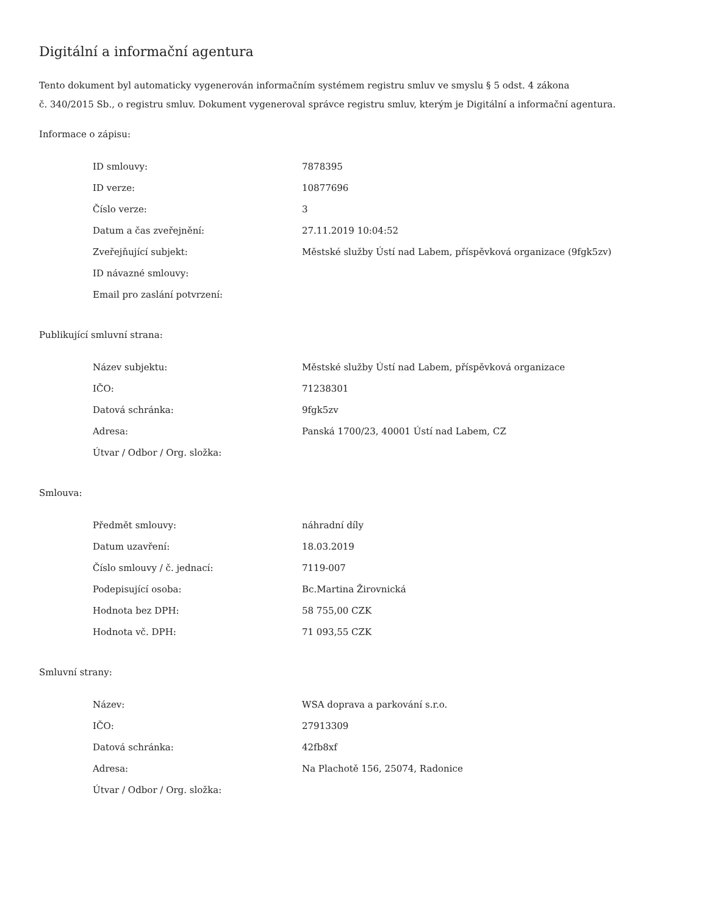Digitální a informační agentura
Tento dokument byl automaticky vygenerován informačním systémem registru smluv ve smyslu § 5 odst. 4 zákona
č. 340/2015 Sb., o registru smluv. Dokument vygeneroval správce registru smluv, kterým je Digitální a informační agentura.
Informace o zápisu:
| ID smlouvy: | 7878395 |
| ID verze: | 10877696 |
| Číslo verze: | 3 |
| Datum a čas zveřejnění: | 27.11.2019 10:04:52 |
| Zveřejňující subjekt: | Městské služby Ústí nad Labem, příspěvková organizace (9fgk5zv) |
| ID návazné smlouvy: | |
| Email pro zaslání potvrzení: | |
Publikující smluvní strana:
| Název subjektu: | Městské služby Ústí nad Labem, příspěvková organizace |
| IČO: | 71238301 |
| Datová schránka: | 9fgk5zv |
| Adresa: | Panská 1700/23, 40001 Ústí nad Labem, CZ |
| Útvar / Odbor / Org. složka: | |
Smlouva:
| Předmět smlouvy: | náhradní díly |
| Datum uzavření: | 18.03.2019 |
| Číslo smlouvy / č. jednací: | 7119-007 |
| Podepisující osoba: | Bc.Martina Žirovnická |
| Hodnota bez DPH: | 58 755,00 CZK |
| Hodnota vč. DPH: | 71 093,55 CZK |
Smluvní strany:
| Název: | WSA doprava a parkování s.r.o. |
| IČO: | 27913309 |
| Datová schránka: | 42fb8xf |
| Adresa: | Na Plachotě 156, 25074, Radonice |
| Útvar / Odbor / Org. složka: | |